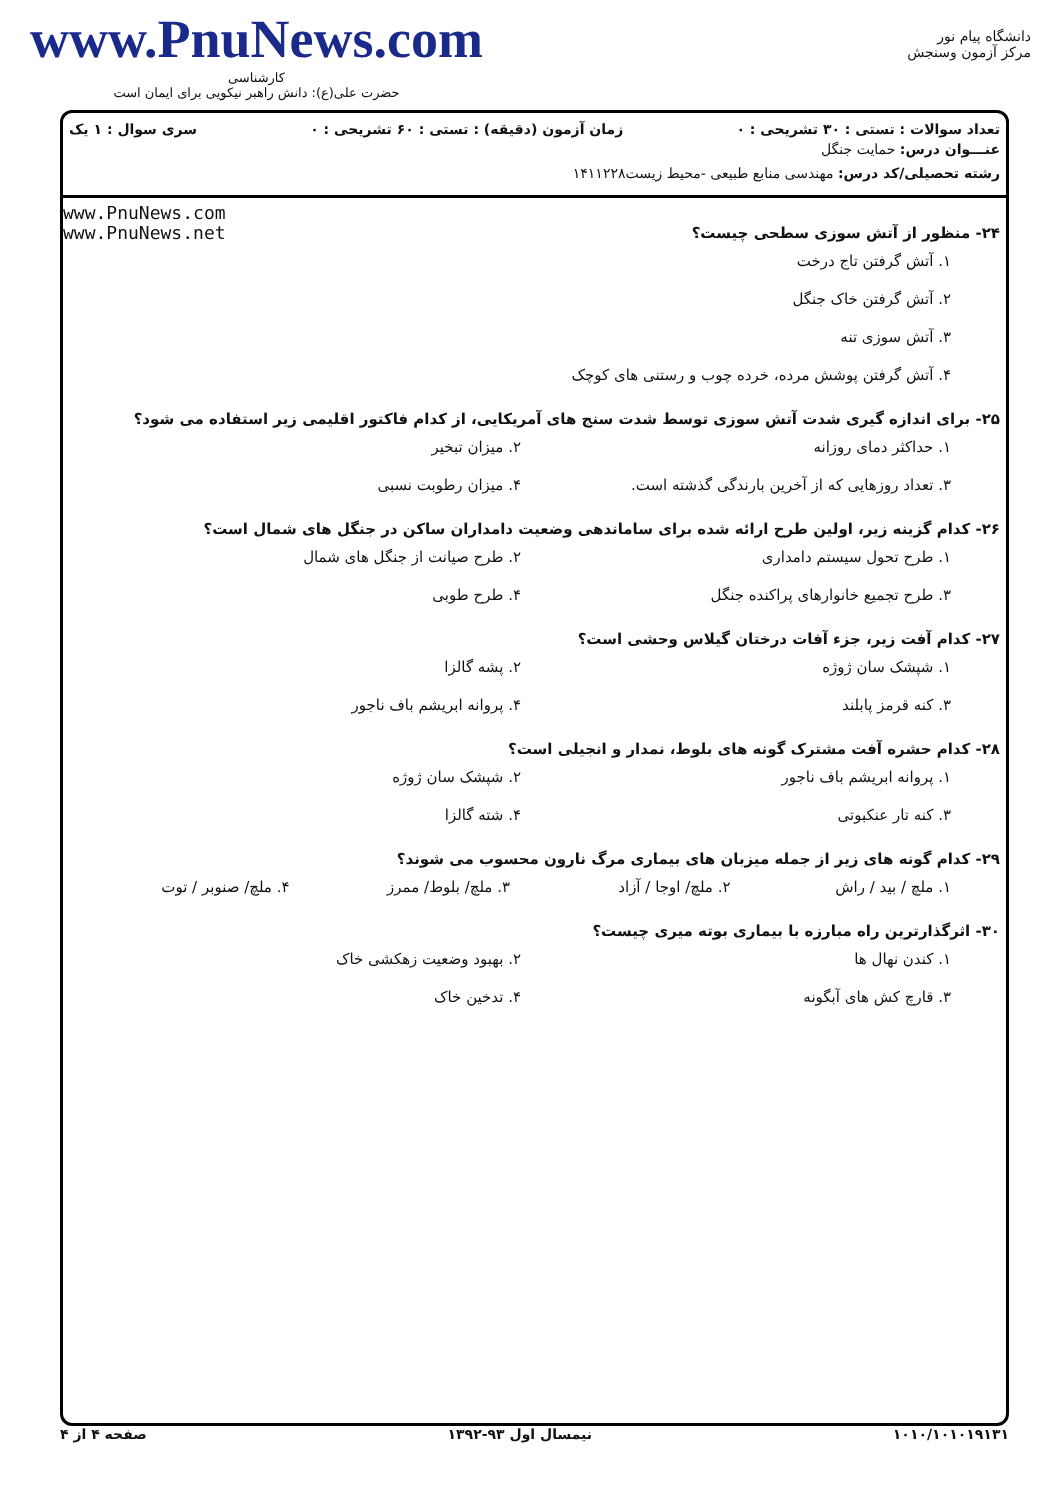www.PnuNews.com
کارشناسی
حضرت علی(ع): دانش راهبر نیکویی برای ایمان است
دانشگاه پیام نور
مرکز آزمون وسنجش
تعداد سوالات : تستی : ۳۰ تشریحی : ۰ زمان آزمون (دقیقه) : تستی : ۶۰ تشریحی : ۰ سری سوال : ۱ یک
عنـــوان درس: حمایت جنگل
رشته تحصیلی/کد درس: مهندسی منابع طبیعی -محیط زیست۱۴۱۱۲۲۸
www.PnuNews.com
www.PnuNews.net
۲۴- منظور از آتش سوزی سطحی چیست؟
۱. آتش گرفتن تاج درخت
۲. آتش گرفتن خاک جنگل
۳. آتش سوزی تنه
۴. آتش گرفتن پوشش مرده، خرده چوب و رستنی های کوچک
۲۵- برای اندازه گیری شدت آتش سوزی توسط شدت سنج های آمریکایی، از کدام فاکتور اقلیمی زیر استفاده می شود؟
۱. حداکثر دمای روزانه ۲. میزان تبخیر
۳. تعداد روزهایی که از آخرین بارندگی گذشته است. ۴. میزان رطوبت نسبی
۲۶- کدام گزینه زیر، اولین طرح ارائه شده برای ساماندهی وضعیت دامداران ساکن در جنگل های شمال است؟
۱. طرح تحول سیستم دامداری ۲. طرح صیانت از جنگل های شمال
۳. طرح تجمیع خانوارهای پراکنده جنگل ۴. طرح طوبی
۲۷- کدام آفت زیر، جزء آفات درختان گیلاس وحشی است؟
۱. شپشک سان ژوژه ۲. پشه گالزا
۳. کنه قرمز پابلند ۴. پروانه ابریشم باف ناجور
۲۸- کدام حشره آفت مشترک گونه های بلوط، نمدار و انجیلی است؟
۱. پروانه ابریشم باف ناجور ۲. شپشک سان ژوژه
۳. کنه تار عنکبوتی ۴. شته گالزا
۲۹- کدام گونه های زیر از جمله میزبان های بیماری مرگ نارون محسوب می شوند؟
۱. ملچ / بید / راش ۲. ملچ/ اوجا / آزاد ۳. ملچ/ بلوط/ ممرز ۴. ملچ/ صنوبر / توت
۳۰- اثرگذارترین راه مبارزه با بیماری بوته میری چیست؟
۱. کندن نهال ها ۲. بهبود وضعیت زهکشی خاک
۳. قارچ کش های آبگونه ۴. تدخین خاک
۱۰۱۰/۱۰۱۰۱۹۱۳۱ نیمسال اول ۹۳-۱۳۹۲ صفحه ۴ از ۴